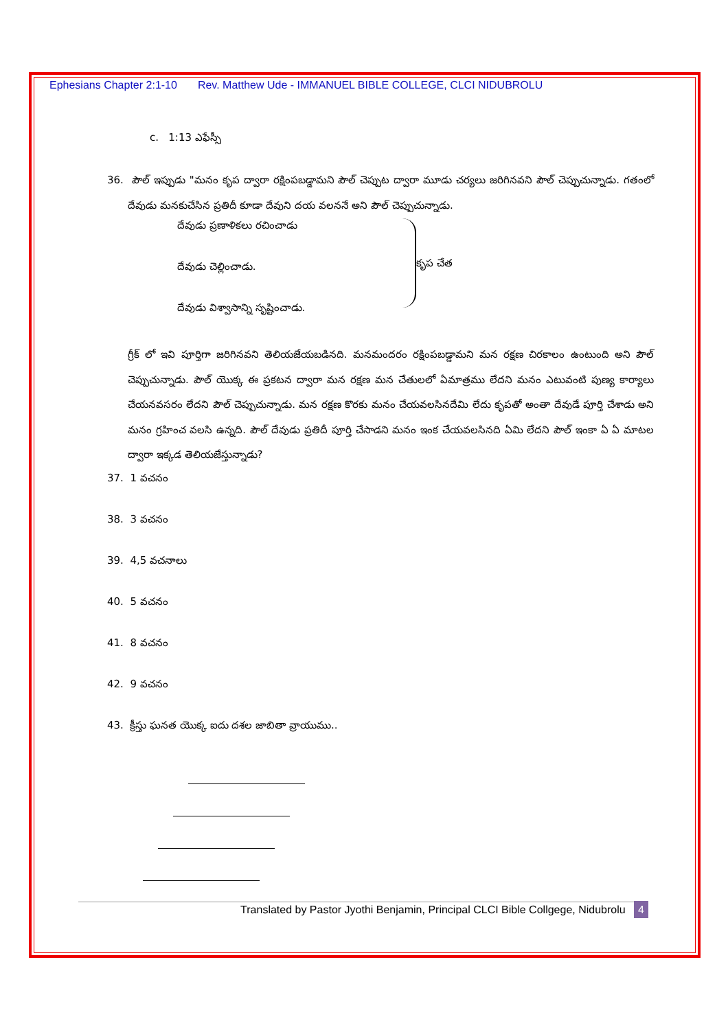Ephesians Chapter 2:1-10 Rev. Matthew Ude - IMMANUEL BIBLE COLLEGE, CLCI NIDUBROLU
c. 1:13 ఎఫేస్సీ
36. పౌల్ ఇప్పుడు "మనం కృప ద్వారా రక్షింపబడ్డామని పౌల్ చెప్పుట ద్వారా మూడు చర్యలు జరిగినవని పౌల్ చెప్పుచున్నాడు. గతంలో దేవుడు మనకుచేసిన ప్రతిదీ కూడా దేవుని దయ వలననే అని పౌల్ చెప్పుచున్నాడు.
దేవుడు ప్రణాళికలు రచించాడు
దేవుడు చెల్లించాడు.
దేవుడు విశ్వాసాన్ని సృష్టించాడు.
కృప చేత
గ్రీక్ లో ఇవి పూర్తిగా జరిగినవని తెలియజేయబడినది. మనమందరం రక్షింపబడ్డామని మన రక్షణ చిరకాలం ఉంటుంది అని పౌల్ చెప్పుచున్నాడు. పౌల్ యొక్క ఈ ప్రకటన ద్వారా మన రక్షణ మన చేతులలో ఏమాత్రము లేదని మనం ఎటువంటి పుణ్య కార్యాలు చేయనవసరం లేదని పౌల్ చెప్పుచున్నాడు. మన రక్షణ కొరకు మనం చేయవలసినదేమి లేదు కృపతో అంతా దేవుడే పూర్తి చేశాడు అని మనం గ్రహించ వలసి ఉన్నది. పౌల్ దేవుడు ప్రతిదీ పూర్తి చేసాడని మనం ఇంక చేయవలసినది ఏమి లేదని పౌల్ ఇంకా ఏ ఏ మాటల ద్వారా ఇక్కడ తెలియజేస్తున్నాడు?
37. 1 వచనం
38. 3 వచనం
39. 4,5 వచనాలు
40. 5 వచనం
41. 8 వచనం
42. 9 వచనం
43. క్రీస్తు ఘనత యొక్క ఐదు దశల జాబితా వ్రాయుము..
Translated by Pastor Jyothi Benjamin, Principal CLCI Bible Collgege, Nidubrolu 4